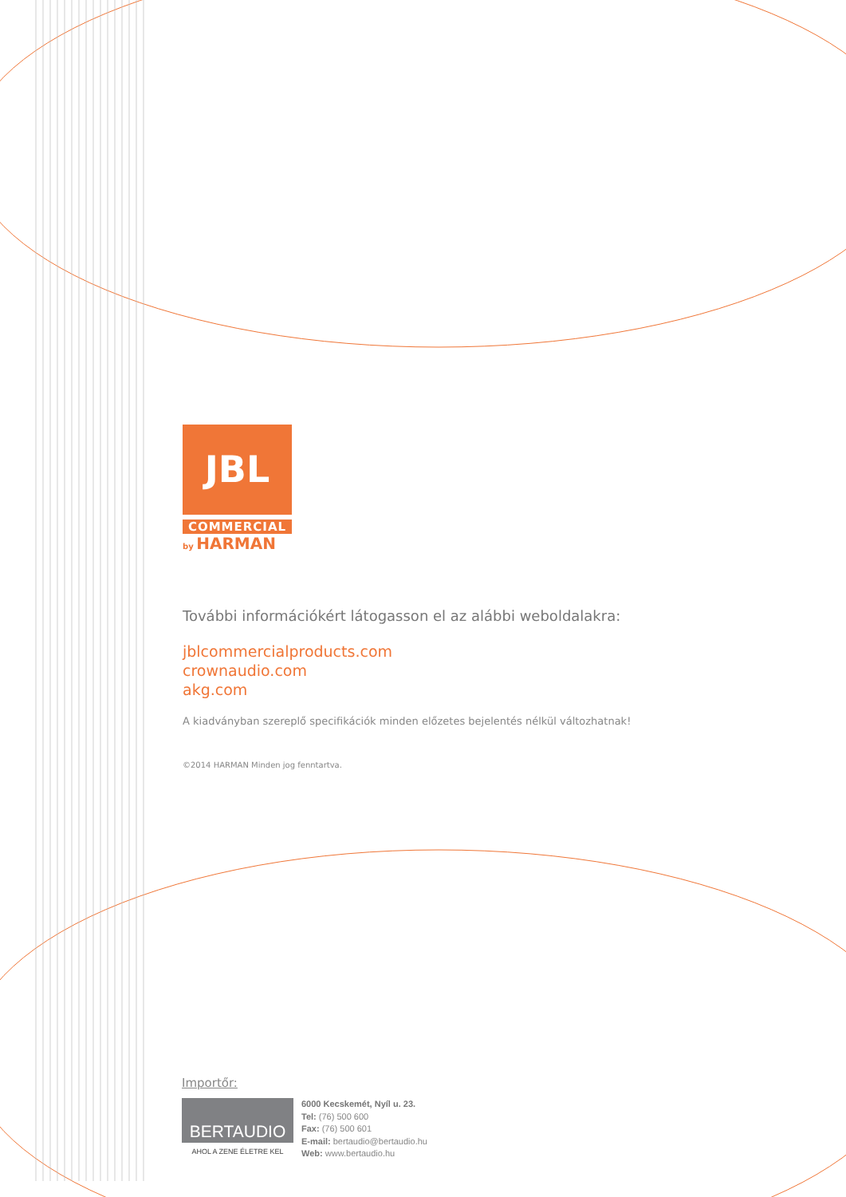JBL
COMMERCIAL
by HARMAN
További információkért látogasson el az alábbi weboldalakra:
jblcommercialproducts.com
crownaudio.com
akg.com
A kiadványban szereplő specifikációk minden előzetes bejelentés nélkül változhatnak!
©2014 HARMAN Minden jog fenntartva.
Importőr:
BERTAUDIO
AHOL A ZENE ÉLETRE KEL
6000 Kecskemét, Nyíl u. 23.
Tel: (76) 500 600
Fax: (76) 500 601
E-mail: bertaudio@bertaudio.hu
Web: www.bertaudio.hu